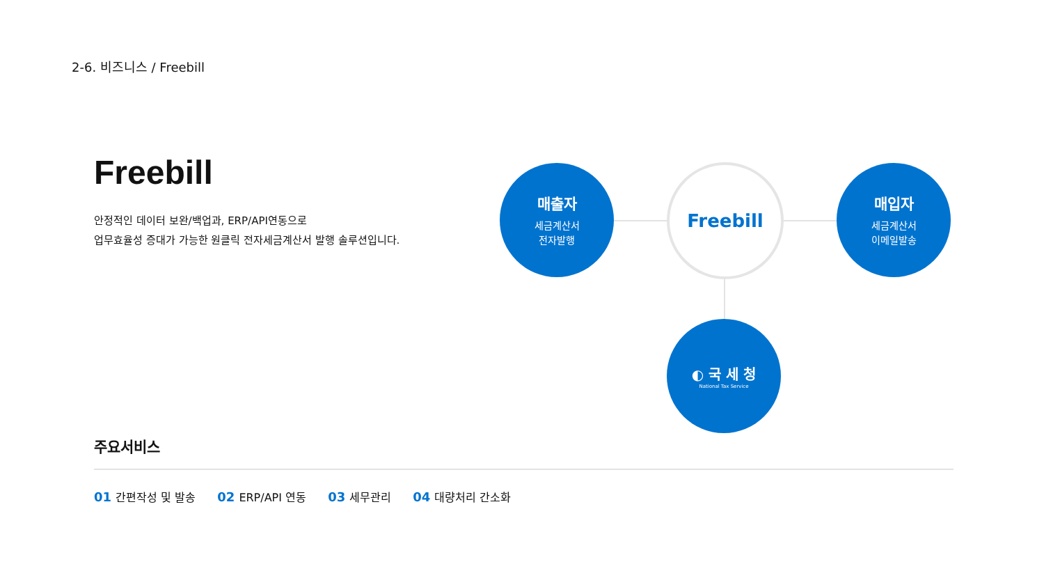2-6. 비즈니스 / Freebill
Freebill
안정적인 데이터 보완/백업과, ERP/API연동으로
업무효율성 증대가 가능한 원클릭 전자세금계산서 발행 솔루션입니다.
매출자
세금계산서
전자발행
Freebill
매입자
세금계산서
이메일발송
◐ 국 세 청
National Tax Service
주요서비스
01 간편작성 및 발송 02 ERP/API 연동 03 세무관리 04 대량처리 간소화